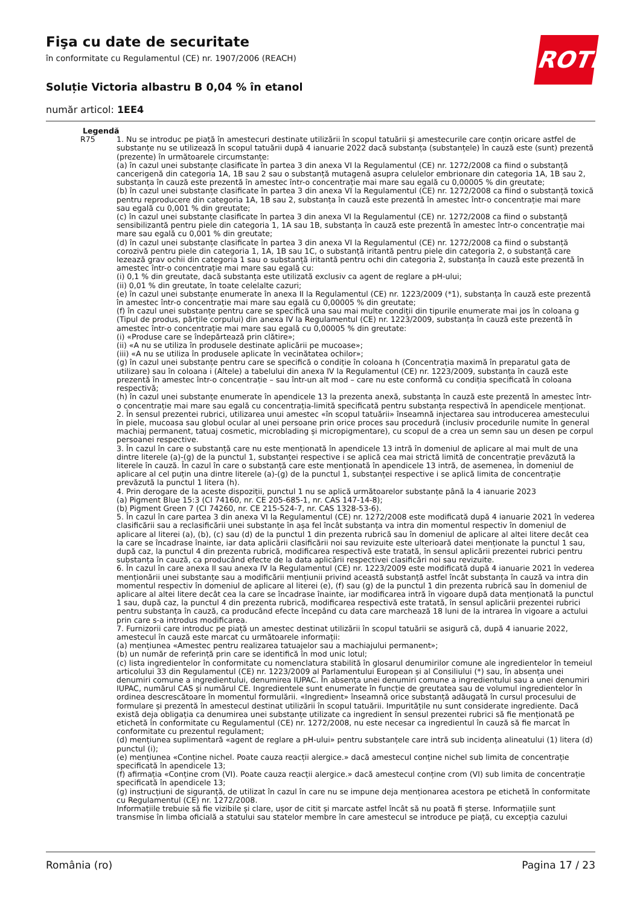Fişa cu date de securitate
în conformitate cu Regulamentul (CE) nr. 1907/2006 (REACH)
Soluție Victoria albastru B 0,04 % în etanol
număr articol: 1EE4
ROTH
Legendă
R75 1. Nu se introduc pe piață în amestecuri destinate utilizării în scopul tatuării și amestecurile care conțin oricare astfel de substanțe nu se utilizează în scopul tatuării după 4 ianuarie 2022 dacă substanța (substanțele) în cauză este (sunt) prezentă (prezente) în următoarele circumstanțe:
(a) în cazul unei substanțe clasificate în partea 3 din anexa VI la Regulamentul (CE) nr. 1272/2008 ca fiind o substanță cancerigenă din categoria 1A, 1B sau 2 sau o substanță mutagenă asupra celulelor embrionare din categoria 1A, 1B sau 2, substanța în cauză este prezentă în amestec într-o concentrație mai mare sau egală cu 0,00005 % din greutate;
(b) în cazul unei substanțe clasificate în partea 3 din anexa VI la Regulamentul (CE) nr. 1272/2008 ca fiind o substanță toxică pentru reproducere din categoria 1A, 1B sau 2, substanța în cauză este prezentă în amestec într-o concentrație mai mare sau egală cu 0,001 % din greutate;
(c) în cazul unei substanțe clasificate în partea 3 din anexa VI la Regulamentul (CE) nr. 1272/2008 ca fiind o substanță sensibilizantă pentru piele din categoria 1, 1A sau 1B, substanța în cauză este prezentă în amestec într-o concentrație mai mare sau egală cu 0,001 % din greutate;
(d) în cazul unei substanțe clasificate în partea 3 din anexa VI la Regulamentul (CE) nr. 1272/2008 ca fiind o substanță corozivă pentru piele din categoria 1, 1A, 1B sau 1C, o substanță iritantă pentru piele din categoria 2, o substanță care lezează grav ochii din categoria 1 sau o substanță iritantă pentru ochi din categoria 2, substanța în cauză este prezentă în amestec într-o concentrație mai mare sau egală cu:
(i) 0,1 % din greutate, dacă substanța este utilizată exclusiv ca agent de reglare a pH-ului;
(ii) 0,01 % din greutate, în toate celelalte cazuri;
(e) în cazul unei substanțe enumerate în anexa II la Regulamentul (CE) nr. 1223/2009 (*1), substanța în cauză este prezentă în amestec într-o concentrație mai mare sau egală cu 0,00005 % din greutate;
(f) în cazul unei substanțe pentru care se specifică una sau mai multe condiții din tipurile enumerate mai jos în coloana g (Tipul de produs, părțile corpului) din anexa IV la Regulamentul (CE) nr. 1223/2009, substanța în cauză este prezentă în amestec într-o concentrație mai mare sau egală cu 0,00005 % din greutate:
(i) «Produse care se îndepărtează prin clătire»;
(ii) «A nu se utiliza în produsele destinate aplicării pe mucoase»;
(iii) «A nu se utiliza în produsele aplicate în vecinătatea ochilor»;
(g) în cazul unei substanțe pentru care se specifică o condiție în coloana h (Concentrația maximă în preparatul gata de utilizare) sau în coloana i (Altele) a tabelului din anexa IV la Regulamentul (CE) nr. 1223/2009, substanța în cauză este prezentă în amestec într-o concentrație – sau într-un alt mod – care nu este conformă cu condiția specificată în coloana respectivă;
(h) în cazul unei substanțe enumerate în apendicele 13 la prezenta anexă, substanța în cauză este prezentă în amestec într-o concentrație mai mare sau egală cu concentrația-limită specificată pentru substanța respectivă în apendicele menționat.
2. În sensul prezentei rubrici, utilizarea unui amestec «în scopul tatuării» înseamnă injectarea sau introducerea amestecului în piele, mucoasa sau globul ocular al unei persoane prin orice proces sau procedură (inclusiv procedurile numite în general machiaj permanent, tatuaj cosmetic, microblading și micropigmentare), cu scopul de a crea un semn sau un desen pe corpul persoanei respective.
3. În cazul în care o substanță care nu este menționată în apendicele 13 intră în domeniul de aplicare al mai mult de una dintre literele (a)-(g) de la punctul 1, substanței respective i se aplică cea mai strictă limită de concentrație prevăzută la literele în cauză. În cazul în care o substanță care este menționată în apendicele 13 intră, de asemenea, în domeniul de aplicare al cel puțin una dintre literele (a)-(g) de la punctul 1, substanței respective i se aplică limita de concentrație prevăzută la punctul 1 litera (h).
4. Prin derogare de la aceste dispoziții, punctul 1 nu se aplică următoarelor substanțe până la 4 ianuarie 2023
(a) Pigment Blue 15:3 (CI 74160, nr. CE 205-685-1, nr. CAS 147-14-8);
(b) Pigment Green 7 (CI 74260, nr. CE 215-524-7, nr. CAS 1328-53-6).
5. În cazul în care partea 3 din anexa VI la Regulamentul (CE) nr. 1272/2008 este modificată după 4 ianuarie 2021 în vederea clasificării sau a reclasificării unei substanțe în așa fel încât substanța va intra din momentul respectiv în domeniul de aplicare al literei (a), (b), (c) sau (d) de la punctul 1 din prezenta rubrică sau în domeniul de aplicare al altei litere decât cea la care se încadrase înainte, iar data aplicării clasificării noi sau revizuite este ulterioară datei menționate la punctul 1 sau, după caz, la punctul 4 din prezenta rubrică, modificarea respectivă este tratată, în sensul aplicării prezentei rubrici pentru substanța în cauză, ca producând efecte de la data aplicării respectivei clasificări noi sau revizuite.
6. În cazul în care anexa II sau anexa IV la Regulamentul (CE) nr. 1223/2009 este modificată după 4 ianuarie 2021 în vederea menționării unei substanțe sau a modificării mențiunii privind această substanță astfel încât substanța în cauză va intra din momentul respectiv în domeniul de aplicare al literei (e), (f) sau (g) de la punctul 1 din prezenta rubrică sau în domeniul de aplicare al altei litere decât cea la care se încadrase înainte, iar modificarea intră în vigoare după data menționată la punctul 1 sau, după caz, la punctul 4 din prezenta rubrică, modificarea respectivă este tratată, în sensul aplicării prezentei rubrici pentru substanța în cauză, ca producând efecte începând cu data care marchează 18 luni de la intrarea în vigoare a actului prin care s-a introdus modificarea.
7. Furnizorii care introduc pe piață un amestec destinat utilizării în scopul tatuării se asigură că, după 4 ianuarie 2022, amestecul în cauză este marcat cu următoarele informații:
(a) mențiunea «Amestec pentru realizarea tatuajelor sau a machiajului permanent»;
(b) un număr de referință prin care se identifică în mod unic lotul;
(c) lista ingredientelor în conformitate cu nomenclatura stabilită în glosarul denumirilor comune ale ingredientelor în temeiul articolului 33 din Regulamentul (CE) nr. 1223/2009 al Parlamentului European și al Consiliului (*) sau, în absența unei denumiri comune a ingredientului, denumirea IUPAC. În absența unei denumiri comune a ingredientului sau a unei denumiri IUPAC, numărul CAS și numărul CE. Ingredientele sunt enumerate în funcție de greutatea sau de volumul ingredientelor în ordinea descrescătoare în momentul formulării. «Ingredient» înseamnă orice substanță adăugată în cursul procesului de formulare și prezentă în amestecul destinat utilizării în scopul tatuării. Impuritățile nu sunt considerate ingrediente. Dacă există deja obligația ca denumirea unei substanțe utilizate ca ingredient în sensul prezentei rubrici să fie menționată pe etichetă în conformitate cu Regulamentul (CE) nr. 1272/2008, nu este necesar ca ingredientul în cauză să fie marcat în conformitate cu prezentul regulament;
(d) mențiunea suplimentară «agent de reglare a pH-ului» pentru substanțele care intră sub incidența alineatului (1) litera (d) punctul (i);
(e) mențiunea «Conține nichel. Poate cauza reacții alergice.» dacă amestecul conține nichel sub limita de concentrație specificată în apendicele 13;
(f) afirmația «Conține crom (VI). Poate cauza reacții alergice.» dacă amestecul conține crom (VI) sub limita de concentrație specificată în apendicele 13;
(g) instrucțiuni de siguranță, de utilizat în cazul în care nu se impune deja menționarea acestora pe etichetă în conformitate cu Regulamentul (CE) nr. 1272/2008.
Informațiile trebuie să fie vizibile și clare, ușor de citit și marcate astfel încât să nu poată fi șterse. Informațiile sunt transmise în limba oficială a statului sau statelor membre în care amestecul se introduce pe piață, cu excepția cazului
România (ro) Pagina 17 / 23